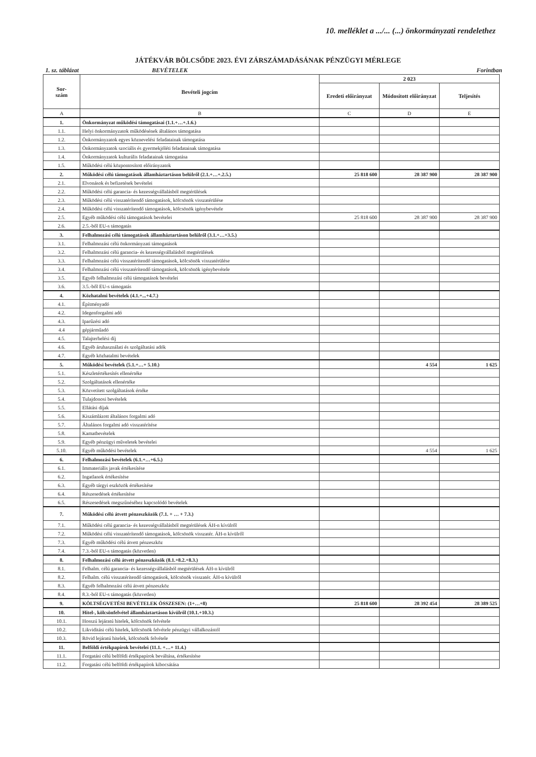10. melléklet a .../... (...) önkormányzati rendelethez
JÁTÉKVÁR BÖLCSŐDE 2023. ÉVI ZÁRSZÁMADÁSÁNAK PÉNZÜGYI MÉRLEGE
1. sz. táblázat BEVÉTELEK Forintban
| Sor- szám | Bevételi jogcím | 2 023 | | |
| --- | --- | --- | --- | --- |
| | | Eredeti előirányzat | Módosított előirányzat | Teljesítés |
| A | B | C | D | E |
| 1. | Önkormányzat működési támogatásai (1.1.+…+.1.6.) | | | |
| 1.1. | Helyi önkormányzatok működésének általános támogatása | | | |
| 1.2. | Önkormányzatok egyes köznevelési feladatainak támogatása | | | |
| 1.3. | Önkormányzatok szociális és gyermekjóléti feladatainak támogatása | | | |
| 1.4. | Önkormányzatok kulturális feladatainak támogatása | | | |
| 1.5. | Működési célú központosított előirányzatok | | | |
| 2. | Működési célú támogatások államháztartáson belülről (2.1.+…+.2.5.) | 25 818 600 | 28 387 900 | 28 387 900 |
| 2.1. | Elvonások és befizetések bevételei | | | |
| 2.2. | Működési célú garancia- és kezességvállalásból megtérülések | | | |
| 2.3. | Működési célú visszatérítendő támogatások, kölcsönök visszatérülése | | | |
| 2.4. | Működési célú visszatérítendő támogatások, kölcsönök igénybevétele | | | |
| 2.5. | Egyéb működési célú támogatások bevételei | 25 818 600 | 28 387 900 | 28 387 900 |
| 2.6. | 2.5.-ből EU-s támogatás | | | |
| 3. | Felhalmozási célú támogatások államháztartáson belülről (3.1.+…+3.5.) | | | |
| 3.1. | Felhalmozási célú önkormányzati támogatások | | | |
| 3.2. | Felhalmozási célú garancia- és kezességvállalásból megtérülések | | | |
| 3.3. | Felhalmozási célú visszatérítendő támogatások, kölcsönök visszatérülése | | | |
| 3.4. | Felhalmozási célú visszatérítendő támogatások, kölcsönök igénybevétele | | | |
| 3.5. | Egyéb felhalmozási célú támogatások bevételei | | | |
| 3.6. | 3.5.-ből EU-s támogatás | | | |
| 4. | Közhatalmi bevételek (4.1.+...+4.7.) | | | |
| 4.1. | Építményadó | | | |
| 4.2. | Idegenforgalmi adó | | | |
| 4.3. | Iparűzési adó | | | |
| 4.4 | gépjárműadó | | | |
| 4.5. | Talajterhelési díj | | | |
| 4.6. | Egyéb áruhasználati és szolgáltatási adók | | | |
| 4.7. | Egyéb közhatalmi bevételek | | | |
| 5. | Működési bevételek (5.1.+…+ 5.10.) | | 4 554 | 1 625 |
| 5.1. | Készletértékesítés ellenértéke | | | |
| 5.2. | Szolgáltatások ellenértéke | | | |
| 5.3. | Közvetített szolgáltatások értéke | | | |
| 5.4. | Tulajdonosi bevételek | | | |
| 5.5. | Ellátási díjak | | | |
| 5.6. | Kiszámlázott általános forgalmi adó | | | |
| 5.7. | Általános forgalmi adó visszatérítése | | | |
| 5.8. | Kamatbevételek | | | |
| 5.9. | Egyéb pénzügyi műveletek bevételei | | | |
| 5.10. | Egyéb működési bevételek | | 4 554 | 1 625 |
| 6. | Felhalmozási bevételek (6.1.+…+6.5.) | | | |
| 6.1. | Immateriális javak értékesítése | | | |
| 6.2. | Ingatlanok értékesítése | | | |
| 6.3. | Egyéb tárgyi eszközök értékesítése | | | |
| 6.4. | Részesedések értékesítése | | | |
| 6.5. | Részesedések megszűnéséhez kapcsolódó bevételek | | | |
| 7. | Működési célú átvett pénzeszközök (7.1. + … + 7.3.) | | | |
| 7.1. | Működési célú garancia- és kezességvállalásból megtérülések ÁH-n kívülről | | | |
| 7.2. | Működési célú visszatérítendő támogatások, kölcsönök visszatér. ÁH-n kívülről | | | |
| 7.3. | Egyéb működési célú átvett pénzeszköz | | | |
| 7.4. | 7.3.-ból EU-s támogatás (közvetlen) | | | |
| 8. | Felhalmozási célú átvett pénzeszközök (8.1.+8.2.+8.3.) | | | |
| 8.1. | Felhalm. célú garancia- és kezességvállalásból megtérülések ÁH-n kívülről | | | |
| 8.2. | Felhalm. célú visszatérítendő támogatások, kölcsönök visszatér. ÁH-n kívülről | | | |
| 8.3. | Egyéb felhalmozási célú átvett pénzeszköz | | | |
| 8.4. | 8.3.-ból EU-s támogatás (közvetlen) | | | |
| 9. | KÖLTSÉGVETÉSI BEVÉTELEK ÖSSZESEN: (1+…+8) | 25 818 600 | 28 392 454 | 28 389 525 |
| 10. | Hitel-, kölcsönfelvétel államháztartáson kívülről (10.1.+10.3.) | | | |
| 10.1. | Hosszú lejáratú hitelek, kölcsönök felvétele | | | |
| 10.2. | Likviditási célú hitelek, kölcsönök felvétele pénzügyi vállalkozástól | | | |
| 10.3. | Rövid lejáratú hitelek, kölcsönök felvétele | | | |
| 11. | Belföldi értékpapírok bevételei (11.1. +…+ 11.4.) | | | |
| 11.1. | Forgatási célú belföldi értékpapírok beváltása, értékesítése | | | |
| 11.2. | Forgatási célú belföldi értékpapírok kibocsátása | | | |